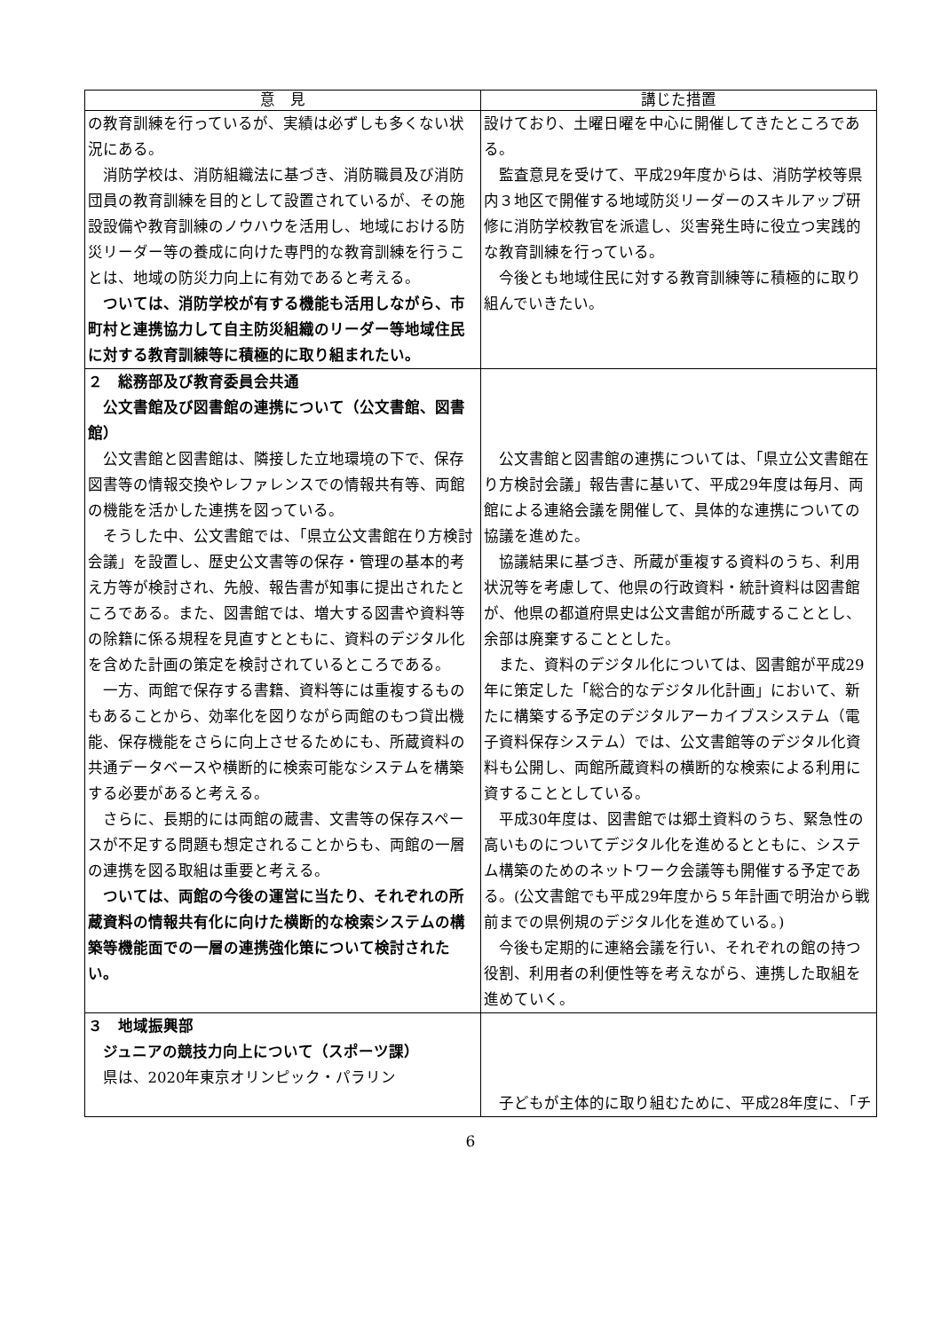| 意 見 | 講じた措置 |
| --- | --- |
| の教育訓練を行っているが、実績は必ずしも多くない状況にある。 消防学校は、消防組織法に基づき、消防職員及び消防団員の教育訓練を目的として設置されているが、その施設設備や教育訓練のノウハウを活用し、地域における防災リーダー等の養成に向けた専門的な教育訓練を行うことは、地域の防災力向上に有効であると考える。 ついては、消防学校が有する機能も活用しながら、市町村と連携協力して自主防災組織のリーダー等地域住民に対する教育訓練等に積極的に取り組まれたい。 | 設けており、土曜日曜を中心に開催してきたところである。 監査意見を受けて、平成29年度からは、消防学校等県内３地区で開催する地域防災リーダーのスキルアップ研修に消防学校教官を派遣し、災害発生時に役立つ実践的な教育訓練を行っている。 今後とも地域住民に対する教育訓練等に積極的に取り組んでいきたい。 |
| ２ 総務部及び教育委員会共通 公文書館及び図書館の連携について（公文書館、図書館） 公文書館と図書館は、隣接した立地環境の下で、保存図書等の情報交換やレファレンスでの情報共有等、両館の機能を活かした連携を図っている。 そうした中、公文書館では、「県立公文書館在り方検討会議」を設置し、歴史公文書等の保存・管理の基本的考え方等が検討され、先般、報告書が知事に提出されたところである。また、図書館では、増大する図書や資料等の除籍に係る規程を見直すとともに、資料のデジタル化を含めた計画の策定を検討されているところである。 一方、両館で保存する書籍、資料等には重複するものもあることから、効率化を図りながら両館のもつ貸出機能、保存機能をさらに向上させるためにも、所蔵資料の共通データベースや横断的に検索可能なシステムを構築する必要があると考える。 さらに、長期的には両館の蔵書、文書等の保存スペースが不足する問題も想定されることからも、両館の一層の連携を図る取組は重要と考える。 ついては、両館の今後の運営に当たり、それぞれの所蔵資料の情報共有化に向けた横断的な検索システムの構築等機能面での一層の連携強化策について検討されたい。 | 公文書館と図書館の連携については、「県立公文書館在り方検討会議」報告書に基いて、平成29年度は毎月、両館による連絡会議を開催して、具体的な連携についての協議を進めた。 協議結果に基づき、所蔵が重複する資料のうち、利用状況等を考慮して、他県の行政資料・統計資料は図書館が、他県の都道府県史は公文書館が所蔵することとし、余部は廃棄することとした。 また、資料のデジタル化については、図書館が平成29年に策定した「総合的なデジタル化計画」において、新たに構築する予定のデジタルアーカイブスシステム（電子資料保存システム）では、公文書館等のデジタル化資料も公開し、両館所蔵資料の横断的な検索による利用に資することとしている。 平成30年度は、図書館では郷土資料のうち、緊急性の高いものについてデジタル化を進めるとともに、システム構築のためのネットワーク会議等も開催する予定である。(公文書館でも平成29年度から５年計画で明治から戦前までの県例規のデジタル化を進めている。) 今後も定期的に連絡会議を行い、それぞれの館の持つ役割、利用者の利便性等を考えながら、連携した取組を進めていく。 |
| ３ 地域振興部 ジュニアの競技力向上について（スポーツ課） 県は、2020年東京オリンピック・パラリン | 子どもが主体的に取り組むために、平成28年度に、「チ |
6